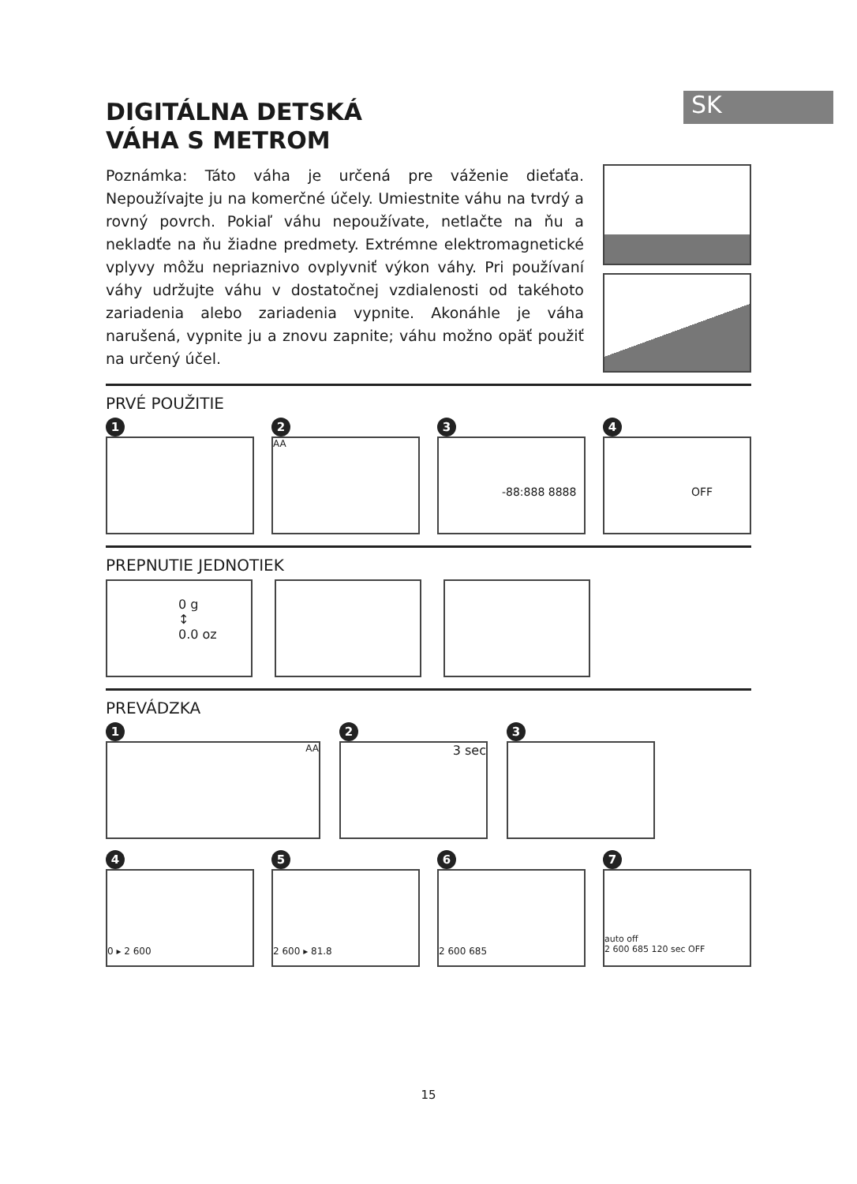SK
DIGITÁLNA DETSKÁ
VÁHA S METROM
Poznámka: Táto váha je určená pre váženie dieťaťa. Nepoužívajte ju na komerčné účely. Umiestnite váhu na tvrdý a rovný povrch. Pokiaľ váhu nepoužívate, netlačte na ňu a nekladťe na ňu žiadne predmety. Extrémne elektromagnetické vplyvy môžu nepriaznivo ovplyvniť výkon váhy. Pri používaní váhy udržujte váhu v dostatočnej vzdialenosti od takéhoto zariadenia alebo zariadenia vypnite. Akonáhle je váha narušená, vypnite ju a znovu zapnite; váhu možno opäť použiť na určený účel.
PRVÉ POUŽITIE
1 2
AA
3
-88:888 8888
4
OFF
PREPNUTIE JEDNOTIEK
0 g
↕
0.0 oz
PREVÁDZKA
1
AA
2
3 sec
3
4
0 ▸ 2 600
5
2 600 ▸ 81.8
6
2 600 685
7
auto off
2 600 685 120 sec OFF
15